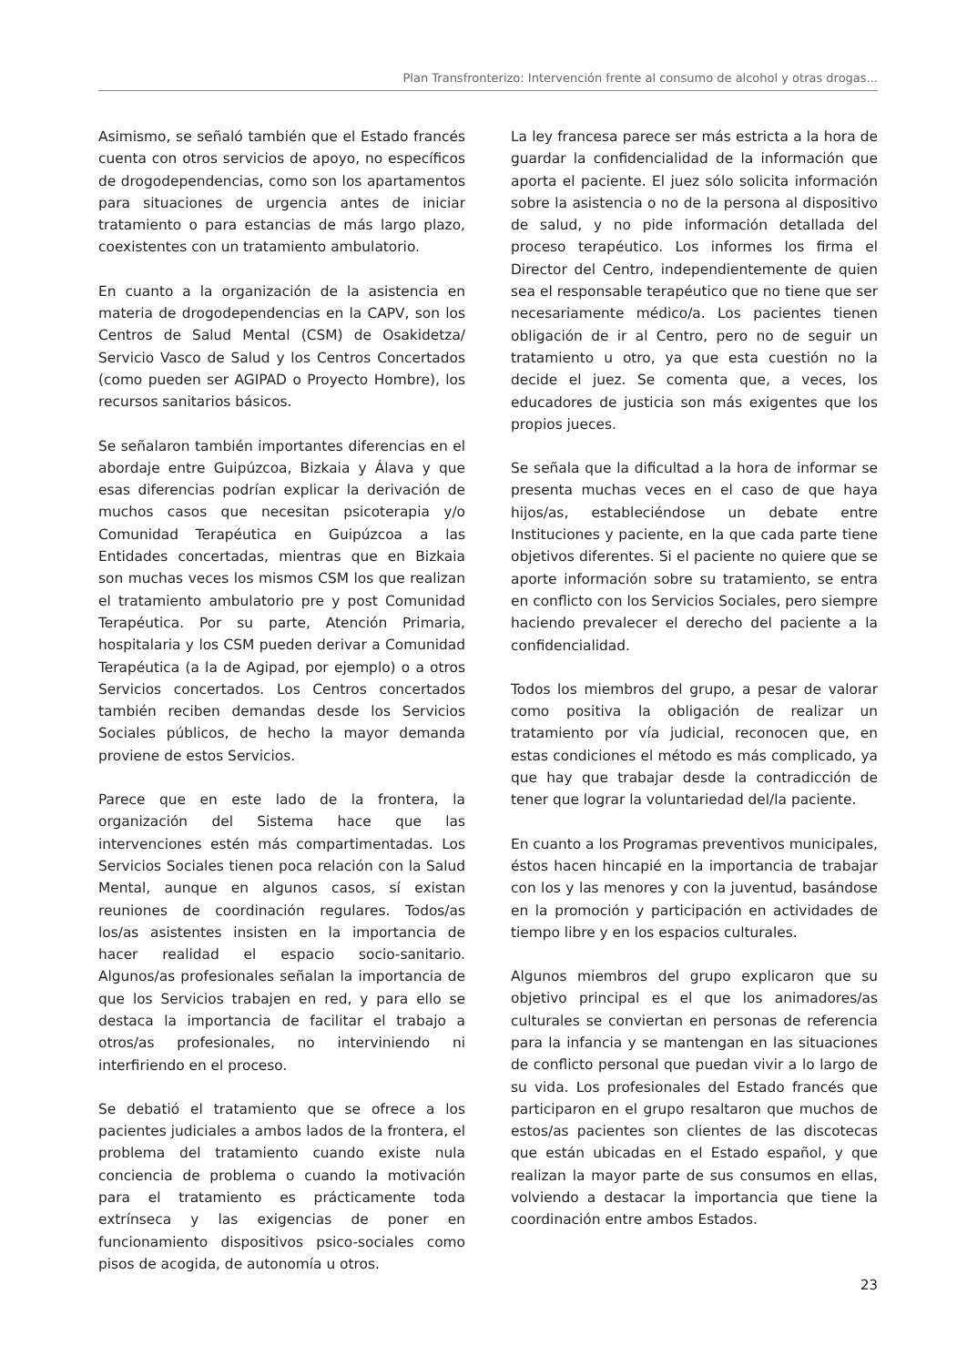Plan Transfronterizo: Intervención frente al consumo de alcohol y otras drogas...
Asimismo, se señaló también que el Estado francés cuenta con otros servicios de apoyo, no específicos de drogodependencias, como son los apartamentos para situaciones de urgencia antes de iniciar tratamiento o para estancias de más largo plazo, coexistentes con un tratamiento ambulatorio.
En cuanto a la organización de la asistencia en materia de drogodependencias en la CAPV, son los Centros de Salud Mental (CSM) de Osakidetza/ Servicio Vasco de Salud y los Centros Concertados (como pueden ser AGIPAD o Proyecto Hombre), los recursos sanitarios básicos.
Se señalaron también importantes diferencias en el abordaje entre Guipúzcoa, Bizkaia y Álava y que esas diferencias podrían explicar la derivación de muchos casos que necesitan psicoterapia y/o Comunidad Terapéutica en Guipúzcoa a las Entidades concertadas, mientras que en Bizkaia son muchas veces los mismos CSM los que realizan el tratamiento ambulatorio pre y post Comunidad Terapéutica. Por su parte, Atención Primaria, hospitalaria y los CSM pueden derivar a Comunidad Terapéutica (a la de Agipad, por ejemplo) o a otros Servicios concertados. Los Centros concertados también reciben demandas desde los Servicios Sociales públicos, de hecho la mayor demanda proviene de estos Servicios.
Parece que en este lado de la frontera, la organización del Sistema hace que las intervenciones estén más compartimentadas. Los Servicios Sociales tienen poca relación con la Salud Mental, aunque en algunos casos, sí existan reuniones de coordinación regulares. Todos/as los/as asistentes insisten en la importancia de hacer realidad el espacio socio-sanitario. Algunos/as profesionales señalan la importancia de que los Servicios trabajen en red, y para ello se destaca la importancia de facilitar el trabajo a otros/as profesionales, no interviniendo ni interfiriendo en el proceso.
Se debatió el tratamiento que se ofrece a los pacientes judiciales a ambos lados de la frontera, el problema del tratamiento cuando existe nula conciencia de problema o cuando la motivación para el tratamiento es prácticamente toda extrínseca y las exigencias de poner en funcionamiento dispositivos psico-sociales como pisos de acogida, de autonomía u otros.
La ley francesa parece ser más estricta a la hora de guardar la confidencialidad de la información que aporta el paciente. El juez sólo solicita información sobre la asistencia o no de la persona al dispositivo de salud, y no pide información detallada del proceso terapéutico. Los informes los firma el Director del Centro, independientemente de quien sea el responsable terapéutico que no tiene que ser necesariamente médico/a. Los pacientes tienen obligación de ir al Centro, pero no de seguir un tratamiento u otro, ya que esta cuestión no la decide el juez. Se comenta que, a veces, los educadores de justicia son más exigentes que los propios jueces.
Se señala que la dificultad a la hora de informar se presenta muchas veces en el caso de que haya hijos/as, estableciéndose un debate entre Instituciones y paciente, en la que cada parte tiene objetivos diferentes. Si el paciente no quiere que se aporte información sobre su tratamiento, se entra en conflicto con los Servicios Sociales, pero siempre haciendo prevalecer el derecho del paciente a la confidencialidad.
Todos los miembros del grupo, a pesar de valorar como positiva la obligación de realizar un tratamiento por vía judicial, reconocen que, en estas condiciones el método es más complicado, ya que hay que trabajar desde la contradicción de tener que lograr la voluntariedad del/la paciente.
En cuanto a los Programas preventivos municipales, éstos hacen hincapié en la importancia de trabajar con los y las menores y con la juventud, basándose en la promoción y participación en actividades de tiempo libre y en los espacios culturales.
Algunos miembros del grupo explicaron que su objetivo principal es el que los animadores/as culturales se conviertan en personas de referencia para la infancia y se mantengan en las situaciones de conflicto personal que puedan vivir a lo largo de su vida. Los profesionales del Estado francés que participaron en el grupo resaltaron que muchos de estos/as pacientes son clientes de las discotecas que están ubicadas en el Estado español, y que realizan la mayor parte de sus consumos en ellas, volviendo a destacar la importancia que tiene la coordinación entre ambos Estados.
23